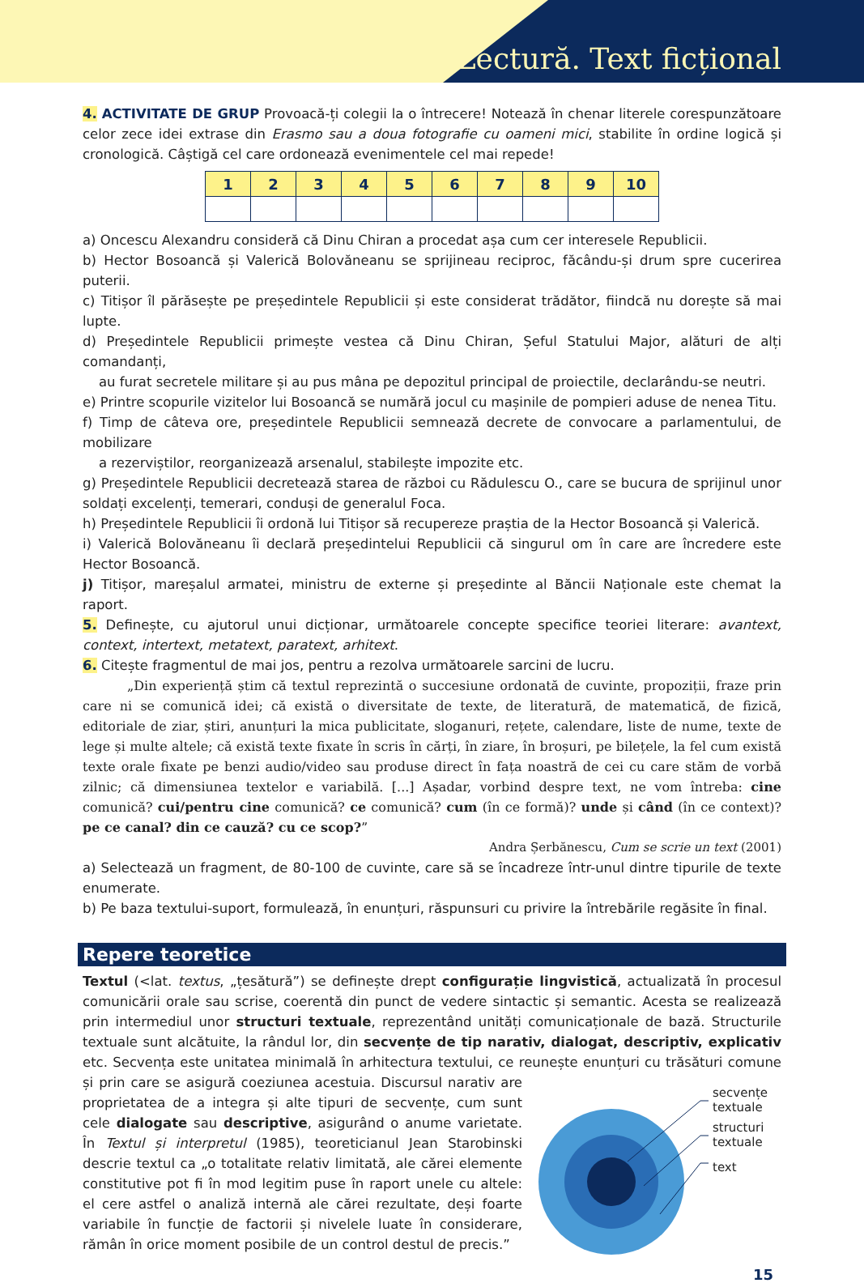Lectură. Text ficțional
4. ACTIVITATE DE GRUP Provoacă-ți colegii la o întrecere! Notează în chenar literele corespunzătoare celor zece idei extrase din Erasmo sau a doua fotografie cu oameni mici, stabilite în ordine logică și cronologică. Câștigă cel care ordonează evenimentele cel mai repede!
| 1 | 2 | 3 | 4 | 5 | 6 | 7 | 8 | 9 | 10 |
| --- | --- | --- | --- | --- | --- | --- | --- | --- | --- |
a) Oncescu Alexandru consideră că Dinu Chiran a procedat așa cum cer interesele Republicii.
b) Hector Bosoancă și Valerică Bolovăneanu se sprijineau reciproc, făcându-și drum spre cucerirea puterii.
c) Titișor îl părăsește pe președintele Republicii și este considerat trădător, fiindcă nu dorește să mai lupte.
d) Președintele Republicii primește vestea că Dinu Chiran, Șeful Statului Major, alături de alți comandanți,
au furat secretele militare și au pus mâna pe depozitul principal de proiectile, declarându-se neutri.
e) Printre scopurile vizitelor lui Bosoancă se numără jocul cu mașinile de pompieri aduse de nenea Titu.
f) Timp de câteva ore, președintele Republicii semnează decrete de convocare a parlamentului, de mobilizare
a rezerviștilor, reorganizează arsenalul, stabilește impozite etc.
g) Președintele Republicii decretează starea de război cu Rădulescu O., care se bucura de sprijinul unor soldați excelenți, temerari, conduși de generalul Foca.
h) Președintele Republicii îi ordonă lui Titișor să recupereze praștia de la Hector Bosoancă și Valerică.
i) Valerică Bolovăneanu îi declară președintelui Republicii că singurul om în care are încredere este Hector Bosoancă.
j) Titișor, mareșalul armatei, ministru de externe și președinte al Băncii Naționale este chemat la raport.
5. Definește, cu ajutorul unui dicționar, următoarele concepte specifice teoriei literare: avantext, context, intertext, metatext, paratext, arhitext.
6. Citește fragmentul de mai jos, pentru a rezolva următoarele sarcini de lucru.
„Din experiență știm că textul reprezintă o succesiune ordonată de cuvinte, propoziții, fraze prin care ni se comunică idei; că există o diversitate de texte, de literatură, de matematică, de fizică, editoriale de ziar, știri, anunțuri la mica publicitate, sloganuri, rețete, calendare, liste de nume, texte de lege și multe altele; că există texte fixate în scris în cărți, în ziare, în broșuri, pe bilețele, la fel cum există texte orale fixate pe benzi audio/video sau produse direct în fața noastră de cei cu care stăm de vorbă zilnic; că dimensiunea textelor e variabilă. [...] Așadar, vorbind despre text, ne vom întreba: cine comunică? cui/pentru cine comunică? ce comunică? cum (în ce formă)? unde și când (în ce context)? pe ce canal? din ce cauză? cu ce scop?”
Andra Șerbănescu, Cum se scrie un text (2001)
a) Selectează un fragment, de 80-100 de cuvinte, care să se încadreze într-unul dintre tipurile de texte enumerate.
b) Pe baza textului-suport, formulează, în enunțuri, răspunsuri cu privire la întrebările regăsite în final.
Repere teoretice
Textul (<lat. textus, „țesătură”) se definește drept configurație lingvistică, actualizată în procesul comunicării orale sau scrise, coerentă din punct de vedere sintactic și semantic. Acesta se realizează prin intermediul unor structuri textuale, reprezentând unități comunicaționale de bază. Structurile textuale sunt alcătuite, la rândul lor, din secvențe de tip narativ, dialogat, descriptiv, explicativ etc. Secvența este unitatea minimală în arhitectura textului, ce reunește enunțuri cu trăsături comune și prin
secvențe
textuale
structuri
textuale
text
care se asigură coeziunea acestuia. Discursul narativ are proprietatea de a integra și alte tipuri de secvențe, cum sunt cele dialogate sau descriptive, asigurând o anume varietate. În Textul și interpretul (1985), teoreticianul Jean Starobinski descrie textul ca „o totalitate relativ limitată, ale cărei elemente constitutive pot fi în mod legitim puse în raport unele cu altele: el cere astfel o analiză internă ale cărei rezultate, deși foarte variabile în funcție de factorii și nivelele luate în considerare, rămân în orice moment posibile de un control destul de precis.”
15